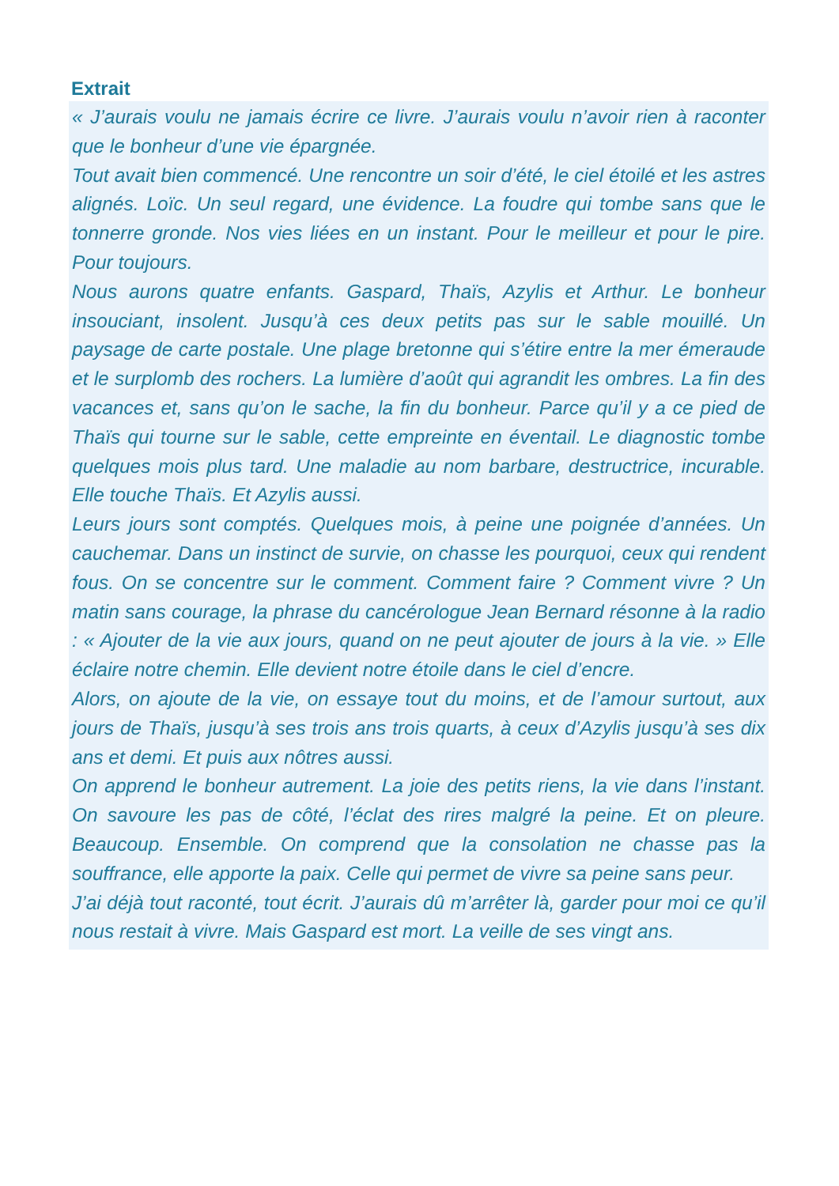Extrait
« J’aurais voulu ne jamais écrire ce livre. J’aurais voulu n’avoir rien à raconter que le bonheur d’une vie épargnée.
Tout avait bien commencé. Une rencontre un soir d’été, le ciel étoilé et les astres alignés. Loïc. Un seul regard, une évidence. La foudre qui tombe sans que le tonnerre gronde. Nos vies liées en un instant. Pour le meilleur et pour le pire. Pour toujours.
Nous aurons quatre enfants. Gaspard, Thaïs, Azylis et Arthur. Le bonheur insouciant, insolent. Jusqu’à ces deux petits pas sur le sable mouillé. Un paysage de carte postale. Une plage bretonne qui s’étire entre la mer émeraude et le surplomb des rochers. La lumière d’août qui agrandit les ombres. La fin des vacances et, sans qu’on le sache, la fin du bonheur. Parce qu’il y a ce pied de Thaïs qui tourne sur le sable, cette empreinte en éventail. Le diagnostic tombe quelques mois plus tard. Une maladie au nom barbare, destructrice, incurable. Elle touche Thaïs. Et Azylis aussi.
Leurs jours sont comptés. Quelques mois, à peine une poignée d’années. Un cauchemar. Dans un instinct de survie, on chasse les pourquoi, ceux qui rendent fous. On se concentre sur le comment. Comment faire ? Comment vivre ? Un matin sans courage, la phrase du cancérologue Jean Bernard résonne à la radio : « Ajouter de la vie aux jours, quand on ne peut ajouter de jours à la vie. » Elle éclaire notre chemin. Elle devient notre étoile dans le ciel d’encre.
Alors, on ajoute de la vie, on essaye tout du moins, et de l’amour surtout, aux jours de Thaïs, jusqu’à ses trois ans trois quarts, à ceux d’Azylis jusqu’à ses dix ans et demi. Et puis aux nôtres aussi.
On apprend le bonheur autrement. La joie des petits riens, la vie dans l’instant. On savoure les pas de côté, l’éclat des rires malgré la peine. Et on pleure. Beaucoup. Ensemble. On comprend que la consolation ne chasse pas la souffrance, elle apporte la paix. Celle qui permet de vivre sa peine sans peur.
J’ai déjà tout raconté, tout écrit. J’aurais dû m’arrêter là, garder pour moi ce qu’il nous restait à vivre. Mais Gaspard est mort. La veille de ses vingt ans.